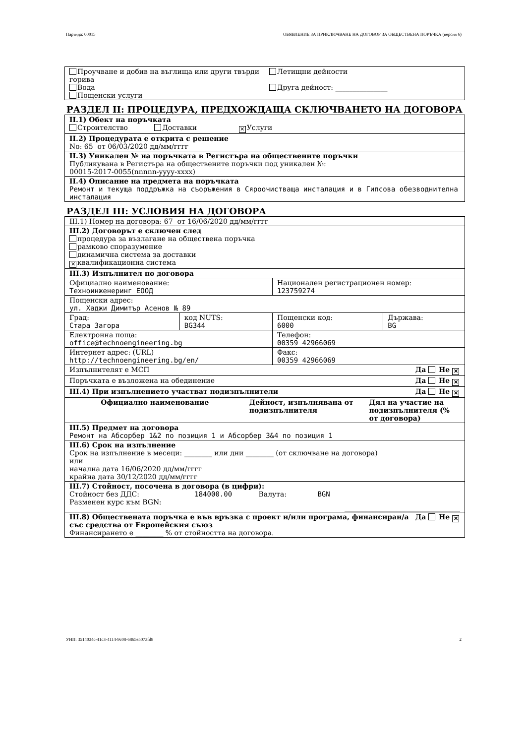Партида: 00015 ОБЯВЛЕНИЕ ЗА ПРИКЛЮЧВАНЕ НА ДОГОВОР ЗА ОБЩЕСТВЕНА ПОРЪЧКА (версия 6)
| Проучване и добив на въглища или други твърди горива Вода Пощенски услуги | Летищни дейности Друга дейност: _______________ |
РАЗДЕЛ II: ПРОЦЕДУРА, ПРЕДХОЖДАЩА СКЛЮЧВАНЕТО НА ДОГОВОРА
| II.1) Обект на поръчката Строителство Доставки ✕ Услуги |
| II.2) Процедурата е открита с решение No: 65 от 06/03/2020 дд/мм/гггг |
| II.3) Уникален № на поръчката в Регистъра на обществените поръчки Публикувана в Регистъра на обществените поръчки под уникален №: 00015-2017-0055(nnnnn-yyyy-xxxx) |
| II.4) Описание на предмета на поръчката Ремонт и текуща поддръжка на съоръжения в Сяроочистваща инсталация и в Гипсова обезводнителна инсталация |
РАЗДЕЛ III: УСЛОВИЯ НА ДОГОВОРА
| III.1) Номер на договора: 67 от 16/06/2020 дд/мм/гггг | | | |
| III.2) Договорът е сключен след процедура за възлагане на обществена поръчка рамково споразумение динамична система за доставки ✕ квалификационна система | | | |
| III.3) Изпълнител по договора | | | |
| Официално наименование: Техноинженеринг ЕООД | | Национален регистрационен номер: 123759274 | |
| Пощенски адрес: ул. Хаджи Димитър Асенов № 89 | | | |
| Град: Стара Загора | код NUTS: BG344 | Пощенски код: 6000 | Държава: BG |
| Електронна поща: office@technoengineering.bg | | Телефон: 00359 42966069 | |
| Интернет адрес: (URL) http://technoengineering.bg/en/ | | Факс: 00359 42966069 | |
| Изпълнителят е МСП Да Не ✕ | | | |
| Поръчката е възложена на обединение Да Не ✕ | | | |
| III.4) При изпълнението участват подизпълнители Да Не ✕ | | | |
| / Официално наименование / Дейност, изпълнявана от подизпълнителя / Дял на участие на подизпълнителя (% от договора) / / --- / --- / --- / | | | |
| III.5) Предмет на договора Ремонт на Абсорбер 1&2 по позиция 1 и Абсорбер 3&4 по позиция 1 | | | |
| III.6) Срок на изпълнение Срок на изпълнение в месеци: ________ или дни ________ (от сключване на договора) или начална дата 16/06/2020 дд/мм/гггг крайна дата 30/12/2020 дд/мм/гггг | | | |
| III.7) Стойност, посочена в договора (в цифри): Стойност без ДДС: 184000.00 Валута: BGN Разменен курс към BGN: | | | |
| Да Не ✕ III.8) Обществената поръчка е във връзка с проект и/или програма, финансиран/а със средства от Европейския съюз Финансирането е ________ % от стойността на договора. | | | |
УНП: 3514034c-41c3-4114-9c08-6865e5073fd8 2